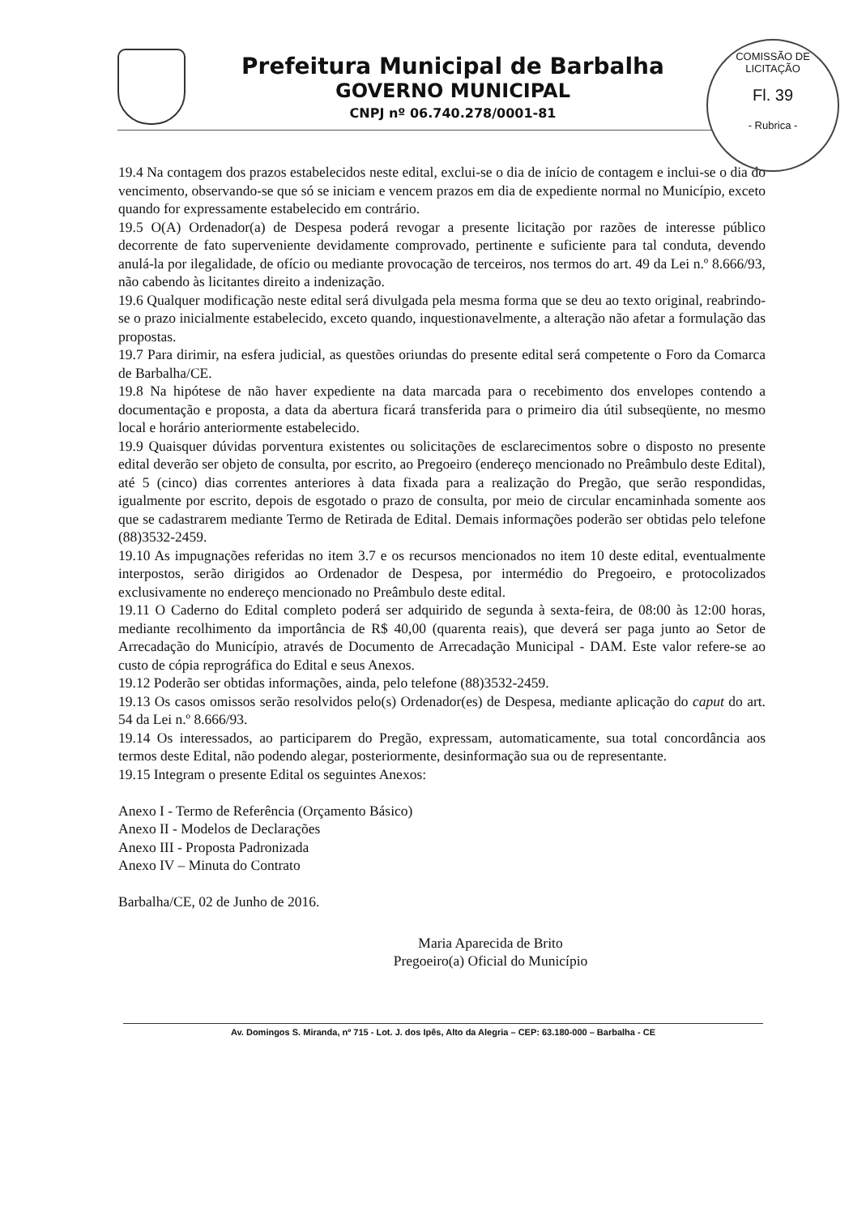COMISSÃO DE LICITAÇÃO
Fl. 39
- Rubrica -
Prefeitura Municipal de Barbalha
GOVERNO MUNICIPAL
CNPJ nº 06.740.278/0001-81
19.4 Na contagem dos prazos estabelecidos neste edital, exclui-se o dia de início de contagem e inclui-se o dia do vencimento, observando-se que só se iniciam e vencem prazos em dia de expediente normal no Município, exceto quando for expressamente estabelecido em contrário.
19.5 O(A) Ordenador(a) de Despesa poderá revogar a presente licitação por razões de interesse público decorrente de fato superveniente devidamente comprovado, pertinente e suficiente para tal conduta, devendo anulá-la por ilegalidade, de ofício ou mediante provocação de terceiros, nos termos do art. 49 da Lei n.º 8.666/93, não cabendo às licitantes direito a indenização.
19.6 Qualquer modificação neste edital será divulgada pela mesma forma que se deu ao texto original, reabrindo-se o prazo inicialmente estabelecido, exceto quando, inquestionavelmente, a alteração não afetar a formulação das propostas.
19.7 Para dirimir, na esfera judicial, as questões oriundas do presente edital será competente o Foro da Comarca de Barbalha/CE.
19.8 Na hipótese de não haver expediente na data marcada para o recebimento dos envelopes contendo a documentação e proposta, a data da abertura ficará transferida para o primeiro dia útil subseqüente, no mesmo local e horário anteriormente estabelecido.
19.9 Quaisquer dúvidas porventura existentes ou solicitações de esclarecimentos sobre o disposto no presente edital deverão ser objeto de consulta, por escrito, ao Pregoeiro (endereço mencionado no Preâmbulo deste Edital), até 5 (cinco) dias correntes anteriores à data fixada para a realização do Pregão, que serão respondidas, igualmente por escrito, depois de esgotado o prazo de consulta, por meio de circular encaminhada somente aos que se cadastrarem mediante Termo de Retirada de Edital. Demais informações poderão ser obtidas pelo telefone (88)3532-2459.
19.10 As impugnações referidas no item 3.7 e os recursos mencionados no item 10 deste edital, eventualmente interpostos, serão dirigidos ao Ordenador de Despesa, por intermédio do Pregoeiro, e protocolizados exclusivamente no endereço mencionado no Preâmbulo deste edital.
19.11 O Caderno do Edital completo poderá ser adquirido de segunda à sexta-feira, de 08:00 às 12:00 horas, mediante recolhimento da importância de R$ 40,00 (quarenta reais), que deverá ser paga junto ao Setor de Arrecadação do Município, através de Documento de Arrecadação Municipal - DAM. Este valor refere-se ao custo de cópia reprográfica do Edital e seus Anexos.
19.12 Poderão ser obtidas informações, ainda, pelo telefone (88)3532-2459.
19.13 Os casos omissos serão resolvidos pelo(s) Ordenador(es) de Despesa, mediante aplicação do caput do art. 54 da Lei n.º 8.666/93.
19.14 Os interessados, ao participarem do Pregão, expressam, automaticamente, sua total concordância aos termos deste Edital, não podendo alegar, posteriormente, desinformação sua ou de representante.
19.15 Integram o presente Edital os seguintes Anexos:
Anexo I - Termo de Referência (Orçamento Básico)
Anexo II - Modelos de Declarações
Anexo III - Proposta Padronizada
Anexo IV – Minuta do Contrato
Barbalha/CE, 02 de Junho de 2016.
Maria Aparecida de Brito
Pregoeiro(a) Oficial do Município
Av. Domingos S. Miranda, nº 715 - Lot. J. dos Ipês, Alto da Alegria – CEP: 63.180-000 – Barbalha - CE